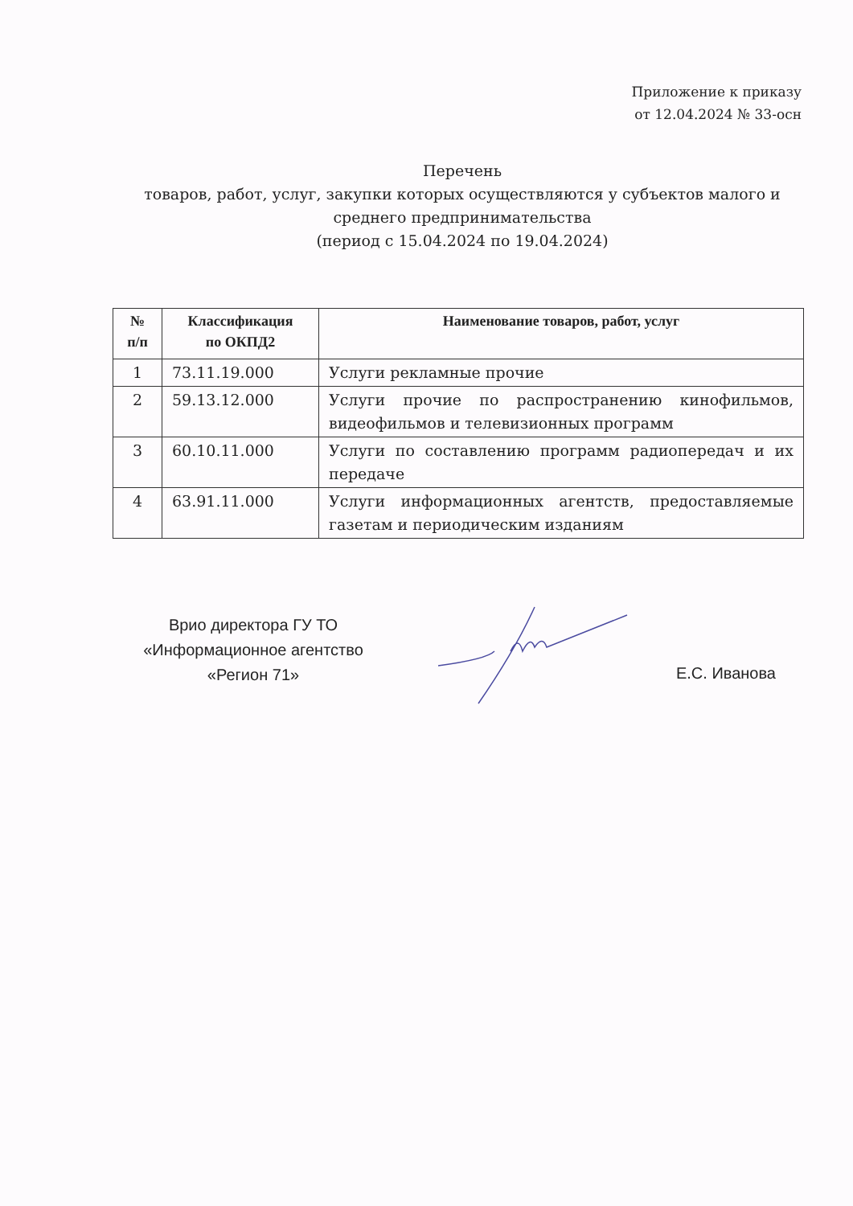Приложение к приказу
от 12.04.2024 № 33-осн
Перечень
товаров, работ, услуг, закупки которых осуществляются у субъектов малого и среднего предпринимательства
(период с 15.04.2024 по 19.04.2024)
| № п/п | Классификация по ОКПД2 | Наименование товаров, работ, услуг |
| --- | --- | --- |
| 1 | 73.11.19.000 | Услуги рекламные прочие |
| 2 | 59.13.12.000 | Услуги прочие по распространению кинофильмов, видеофильмов и телевизионных программ |
| 3 | 60.10.11.000 | Услуги по составлению программ радиопередач и их передаче |
| 4 | 63.91.11.000 | Услуги информационных агентств, предоставляемые газетам и периодическим изданиям |
Врио директора ГУ ТО
«Информационное агентство
«Регион 71»
Е.С. Иванова